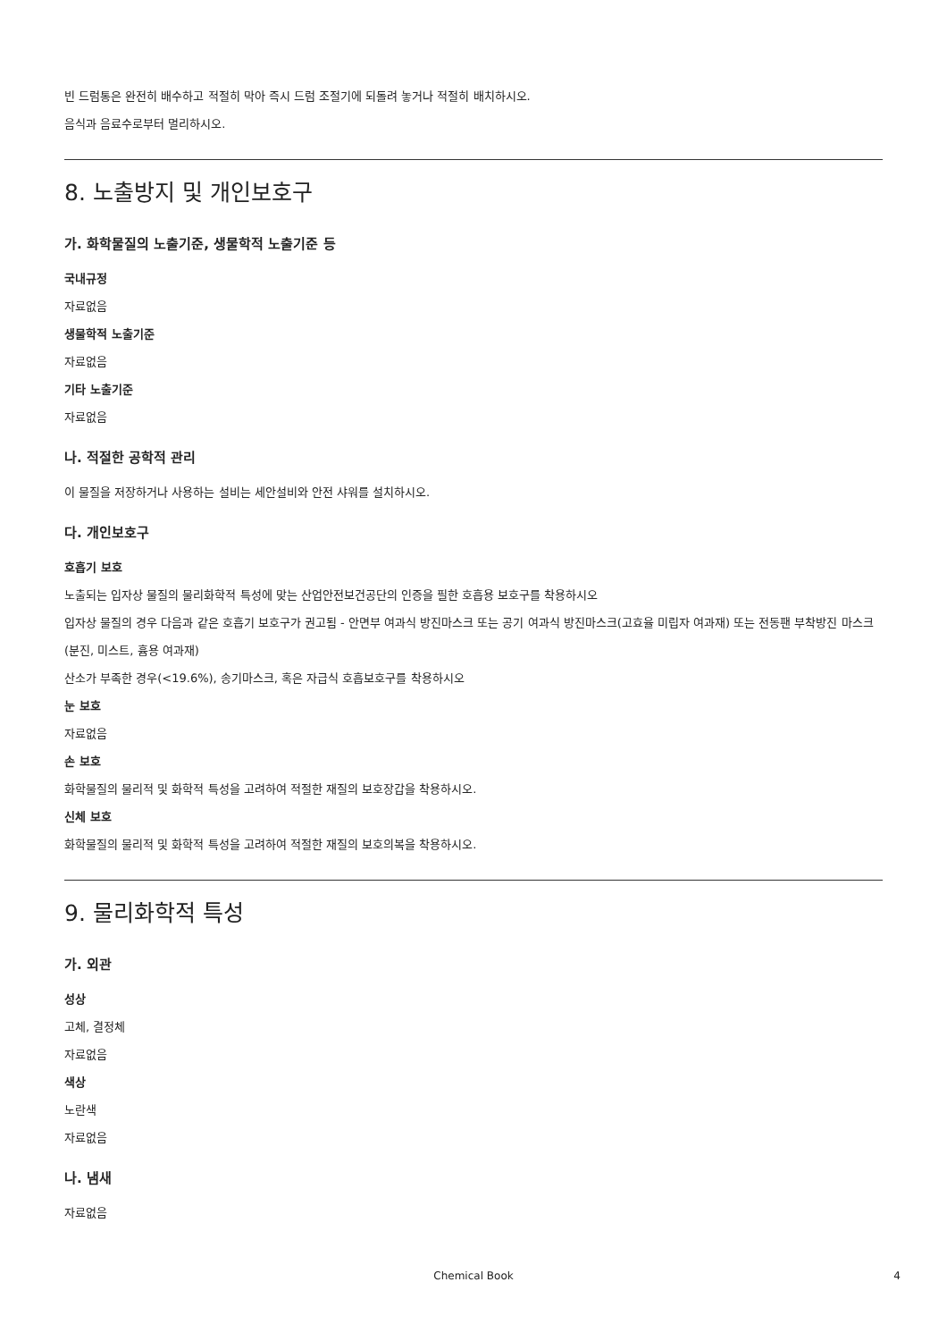빈 드럼통은 완전히 배수하고 적절히 막아 즉시 드럼 조절기에 되돌려 놓거나 적절히 배치하시오.
음식과 음료수로부터 멀리하시오.
8. 노출방지 및 개인보호구
가. 화학물질의 노출기준, 생물학적 노출기준 등
국내규정
자료없음
생물학적 노출기준
자료없음
기타 노출기준
자료없음
나. 적절한 공학적 관리
이 물질을 저장하거나 사용하는 설비는 세안설비와 안전 샤워를 설치하시오.
다. 개인보호구
호흡기 보호
노출되는 입자상 물질의 물리화학적 특성에 맞는 산업안전보건공단의 인증을 필한 호흡용 보호구를 착용하시오
입자상 물질의 경우 다음과 같은 호흡기 보호구가 권고됨 - 안면부 여과식 방진마스크 또는 공기 여과식 방진마스크(고효율 미립자 여과재) 또는 전동팬 부착방진 마스크(분진, 미스트, 흄용 여과재)
산소가 부족한 경우(<19.6%), 송기마스크, 혹은 자급식 호흡보호구를 착용하시오
눈 보호
자료없음
손 보호
화학물질의 물리적 및 화학적 특성을 고려하여 적절한 재질의 보호장갑을 착용하시오.
신체 보호
화학물질의 물리적 및 화학적 특성을 고려하여 적절한 재질의 보호의복을 착용하시오.
9. 물리화학적 특성
가. 외관
성상
고체, 결정체
자료없음
색상
노란색
자료없음
나. 냄새
자료없음
Chemical Book 4